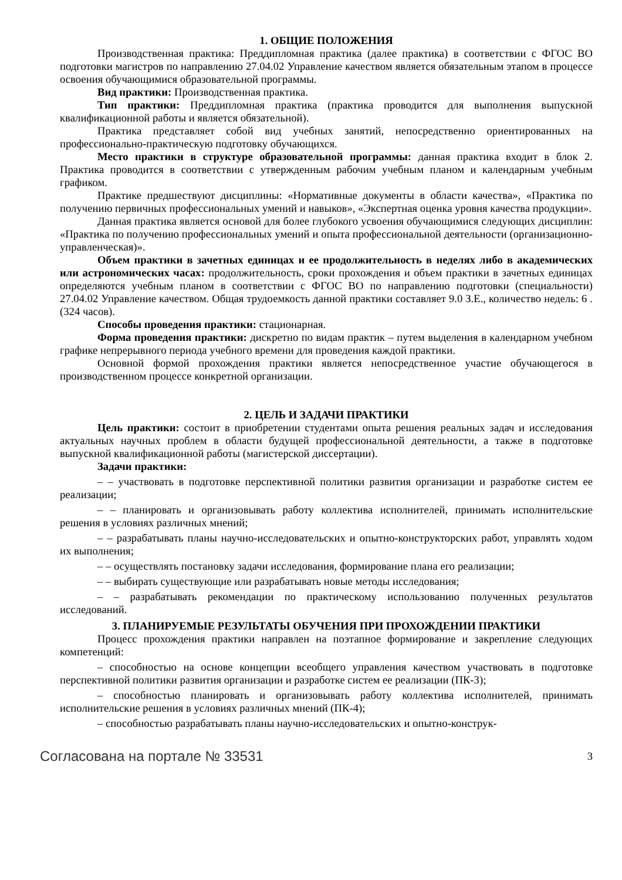1. ОБЩИЕ ПОЛОЖЕНИЯ
Производственная практика: Преддипломная практика (далее практика) в соответствии с ФГОС ВО подготовки магистров по направлению 27.04.02 Управление качеством является обязательным этапом в процессе освоения обучающимися образовательной программы.
Вид практики: Производственная практика.
Тип практики: Преддипломная практика (практика проводится для выполнения выпускной квалификационной работы и является обязательной).
Практика представляет собой вид учебных занятий, непосредственно ориентированных на профессионально-практическую подготовку обучающихся.
Место практики в структуре образовательной программы: данная практика входит в блок 2. Практика проводится в соответствии с утвержденным рабочим учебным планом и календарным учебным графиком.
Практике предшествуют дисциплины: «Нормативные документы в области качества», «Практика по получению первичных профессиональных умений и навыков», «Экспертная оценка уровня качества продукции».
Данная практика является основой для более глубокого усвоения обучающимися следующих дисциплин: «Практика по получению профессиональных умений и опыта профессиональной деятельности (организационно-управленческая)».
Объем практики в зачетных единицах и ее продолжительность в неделях либо в академических или астрономических часах: продолжительность, сроки прохождения и объем практики в зачетных единицах определяются учебным планом в соответствии с ФГОС ВО по направлению подготовки (специальности) 27.04.02 Управление качеством. Общая трудоемкость данной практики составляет 9.0 З.Е., количество недель: 6 . (324 часов).
Способы проведения практики: стационарная.
Форма проведения практики: дискретно по видам практик – путем выделения в календарном учебном графике непрерывного периода учебного времени для проведения каждой практики.
Основной формой прохождения практики является непосредственное участие обучающегося в производственном процессе конкретной организации.
2. ЦЕЛЬ И ЗАДАЧИ ПРАКТИКИ
Цель практики: состоит в приобретении студентами опыта решения реальных задач и исследования актуальных научных проблем в области будущей профессиональной деятельности, а также в подготовке выпускной квалификационной работы (магистерской диссертации).
Задачи практики:
– – участвовать в подготовке перспективной политики развития организации и разработке систем ее реализации;
– – планировать и организовывать работу коллектива исполнителей, принимать исполнительские решения в условиях различных мнений;
– – разрабатывать планы научно-исследовательских и опытно-конструкторских работ, управлять ходом их выполнения;
– – осуществлять постановку задачи исследования, формирование плана его реализации;
– – выбирать существующие или разрабатывать новые методы исследования;
– – разрабатывать рекомендации по практическому использованию полученных результатов исследований.
3. ПЛАНИРУЕМЫЕ РЕЗУЛЬТАТЫ ОБУЧЕНИЯ ПРИ ПРОХОЖДЕНИИ ПРАКТИКИ
Процесс прохождения практики направлен на поэтапное формирование и закрепление следующих компетенций:
– способностью на основе концепции всеобщего управления качеством участвовать в подготовке перспективной политики развития организации и разработке систем ее реализации (ПК-3);
– способностью планировать и организовывать работу коллектива исполнителей, принимать исполнительские решения в условиях различных мнений (ПК-4);
– способностью разрабатывать планы научно-исследовательских и опытно-конструк-
Согласована на портале № 33531 3